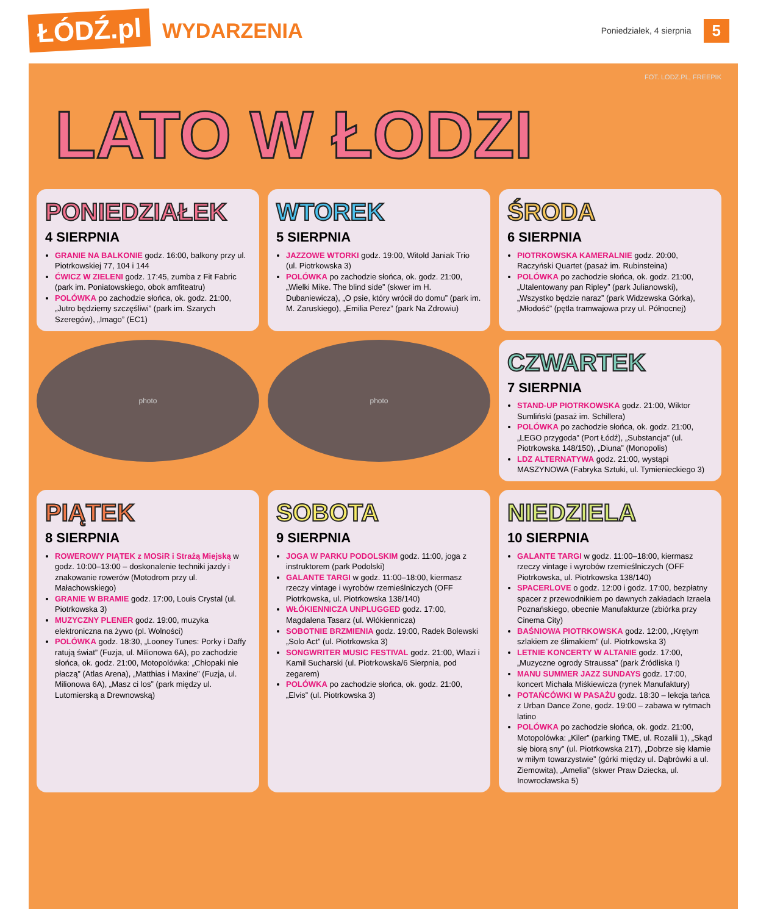ŁÓDŹ.pl
WYDARZENIA
Poniedziałek, 4 sierpnia
5
FOT. LODZ.PL, FREEPIK
LATO W ŁODZI
PONIEDZIAŁEK
4 SIERPNIA
GRANIE NA BALKONIE godz. 16:00, balkony przy ul. Piotrkowskiej 77, 104 i 144
ĆWICZ W ZIELENI godz. 17:45, zumba z Fit Fabric (park im. Poniatowskiego, obok amfiteatru)
POLÓWKA po zachodzie słońca, ok. godz. 21:00, „Jutro będziemy szczęśliwi” (park im. Szarych Szeregów), „Imago” (EC1)
WTOREK
5 SIERPNIA
JAZZOWE WTORKI godz. 19:00, Witold Janiak Trio (ul. Piotrkowska 3)
POLÓWKA po zachodzie słońca, ok. godz. 21:00, „Wielki Mike. The blind side” (skwer im H. Dubaniewicza), „O psie, który wrócił do domu” (park im. M. Zaruskiego), „Emilia Perez” (park Na Zdrowiu)
ŚRODA
6 SIERPNIA
PIOTRKOWSKA KAMERALNIE godz. 20:00, Raczyński Quartet (pasaż im. Rubinsteina)
POLÓWKA po zachodzie słońca, ok. godz. 21:00, „Utalentowany pan Ripley” (park Julianowski), „Wszystko będzie naraz” (park Widzewska Górka), „Młodość” (pętla tramwajowa przy ul. Północnej)
photo
photo
CZWARTEK
7 SIERPNIA
STAND-UP PIOTRKOWSKA godz. 21:00, Wiktor Sumliński (pasaż im. Schillera)
POLÓWKA po zachodzie słońca, ok. godz. 21:00, „LEGO przygoda” (Port Łódź), „Substancja” (ul. Piotrkowska 148/150), „Diuna” (Monopolis)
LDZ ALTERNATYWA godz. 21:00, wystąpi MASZYNOWA (Fabryka Sztuki, ul. Tymienieckiego 3)
PIĄTEK
8 SIERPNIA
ROWEROWY PIĄTEK z MOSiR i Strażą Miejską w godz. 10:00–13:00 – doskonalenie techniki jazdy i znakowanie rowerów (Motodrom przy ul. Małachowskiego)
GRANIE W BRAMIE godz. 17:00, Louis Crystal (ul. Piotrkowska 3)
MUZYCZNY PLENER godz. 19:00, muzyka elektroniczna na żywo (pl. Wolności)
POLÓWKA godz. 18:30, „Looney Tunes: Porky i Daffy ratują świat” (Fuzja, ul. Milionowa 6A), po zachodzie słońca, ok. godz. 21:00, Motopolówka: „Chłopaki nie płaczą” (Atlas Arena), „Matthias i Maxine” (Fuzja, ul. Milionowa 6A), „Masz ci los” (park między ul. Lutomierską a Drewnowską)
SOBOTA
9 SIERPNIA
JOGA W PARKU PODOLSKIM godz. 11:00, joga z instruktorem (park Podolski)
GALANTE TARGI w godz. 11:00–18:00, kiermasz rzeczy vintage i wyrobów rzemieślniczych (OFF Piotrkowska, ul. Piotrkowska 138/140)
WŁÓKIENNICZA UNPLUGGED godz. 17:00, Magdalena Tasarz (ul. Włókiennicza)
SOBOTNIE BRZMIENIA godz. 19:00, Radek Bolewski „Solo Act” (ul. Piotrkowska 3)
SONGWRITER MUSIC FESTIVAL godz. 21:00, Wlazi i Kamil Sucharski (ul. Piotrkowska/6 Sierpnia, pod zegarem)
POLÓWKA po zachodzie słońca, ok. godz. 21:00, „Elvis” (ul. Piotrkowska 3)
NIEDZIELA
10 SIERPNIA
GALANTE TARGI w godz. 11:00–18:00, kiermasz rzeczy vintage i wyrobów rzemieślniczych (OFF Piotrkowska, ul. Piotrkowska 138/140)
SPACERLOVE o godz. 12:00 i godz. 17:00, bezpłatny spacer z przewodnikiem po dawnych zakładach Izraela Poznańskiego, obecnie Manufakturze (zbiórka przy Cinema City)
BAŚNIOWA PIOTRKOWSKA godz. 12:00, „Krętym szlakiem ze ślimakiem” (ul. Piotrkowska 3)
LETNIE KONCERTY W ALTANIE godz. 17:00, „Muzyczne ogrody Straussa” (park Źródliska I)
MANU SUMMER JAZZ SUNDAYS godz. 17:00, koncert Michała Miśkiewicza (rynek Manufaktury)
POTAŃCÓWKI W PASAŻU godz. 18:30 – lekcja tańca z Urban Dance Zone, godz. 19:00 – zabawa w rytmach latino
POLÓWKA po zachodzie słońca, ok. godz. 21:00, Motopolówka: „Kiler” (parking TME, ul. Rozalii 1), „Skąd się biorą sny” (ul. Piotrkowska 217), „Dobrze się kłamie w miłym towarzystwie” (górki między ul. Dąbrówki a ul. Ziemowita), „Amelia” (skwer Praw Dziecka, ul. Inowrocławska 5)